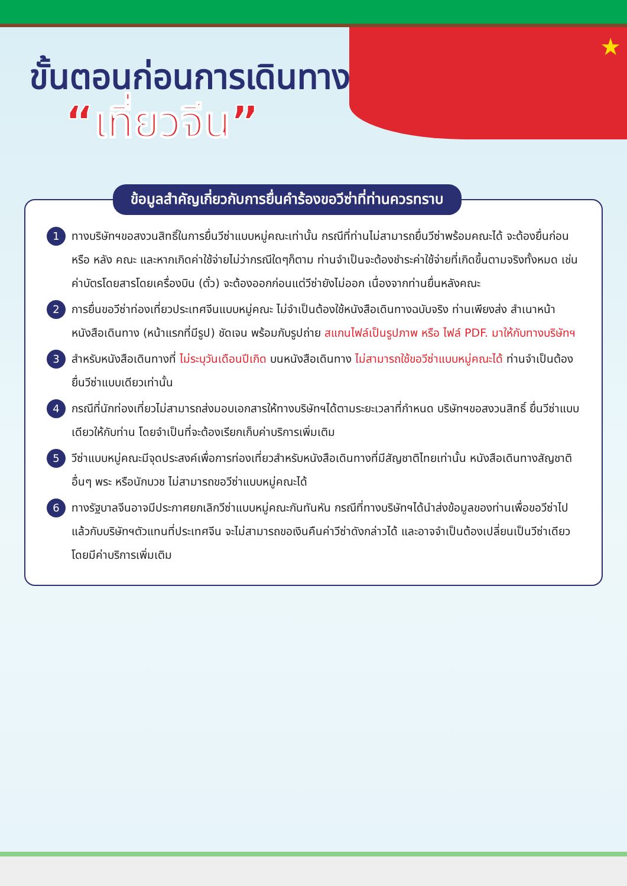★
ขั้นตอนก่อนการเดินทาง
“เที่ยวจีน”
ข้อมูลสำคัญเกี่ยวกับการยื่นคำร้องขอวีซ่าที่ท่านควรทราบ
1 ทางบริษัทฯขอสงวนสิทธิ์ในการยื่นวีซ่าแบบหมู่คณะเท่านั้น กรณีที่ท่านไม่สามารถยื่นวีซ่าพร้อมคณะได้ จะต้องยื่นก่อน หรือ หลัง คณะ และหากเกิดค่าใช้จ่ายไม่ว่ากรณีใดๆก็ตาม ท่านจำเป็นจะต้องชำระค่าใช้จ่ายที่เกิดขึ้นตามจริงทั้งหมด เช่น ค่าบัตรโดยสารโดยเครื่องบิน (ตั๋ว) จะต้องออกก่อนแต่วีซ่ายังไม่ออก เนื่องจากท่านยื่นหลังคณะ
2 การยื่นขอวีซ่าท่องเที่ยวประเทศจีนแบบหมู่คณะ ไม่จำเป็นต้องใช้หนังสือเดินทางฉบับจริง ท่านเพียงส่ง สำเนาหน้าหนังสือเดินทาง (หน้าแรกที่มีรูป) ชัดเจน พร้อมกับรูปถ่าย สแกนไฟล์เป็นรูปภาพ หรือ ไฟล์ PDF. มาให้กับทางบริษัทฯ
3 สำหรับหนังสือเดินทางที่ ไม่ระบุวันเดือนปีเกิด บนหนังสือเดินทาง ไม่สามารถใช้ขอวีซ่าแบบหมู่คณะได้ ท่านจำเป็นต้องยื่นวีซ่าแบบเดียวเท่านั้น
4 กรณีที่นักท่องเที่ยวไม่สามารถส่งมอบเอกสารให้ทางบริษัทฯได้ตามระยะเวลาที่กำหนด บริษัทฯขอสงวนสิทธิ์ ยื่นวีซ่าแบบเดียวให้กับท่าน โดยจำเป็นที่จะต้องเรียกเก็บค่าบริการเพิ่มเติม
5 วีซ่าแบบหมู่คณะมีจุดประสงค์เพื่อการท่องเที่ยวสำหรับหนังสือเดินทางที่มีสัญชาติไทยเท่านั้น หนังสือเดินทางสัญชาติอื่นๆ พระ หรือนักบวช ไม่สามารถขอวีซ่าแบบหมู่คณะได้
6 ทางรัฐบาลจีนอาจมีประกาศยกเลิกวีซ่าแบบหมู่คณะกันทันหัน กรณีที่ทางบริษัทฯได้นำส่งข้อมูลของท่านเพื่อขอวีซ่าไปแล้วกับบริษัทฯตัวแทนที่ประเทศจีน จะไม่สามารถขอเงินคืนค่าวีซ่าดังกล่าวได้ และอาจจำเป็นต้องเปลี่ยนเป็นวีซ่าเดียว โดยมีค่าบริการเพิ่มเติม